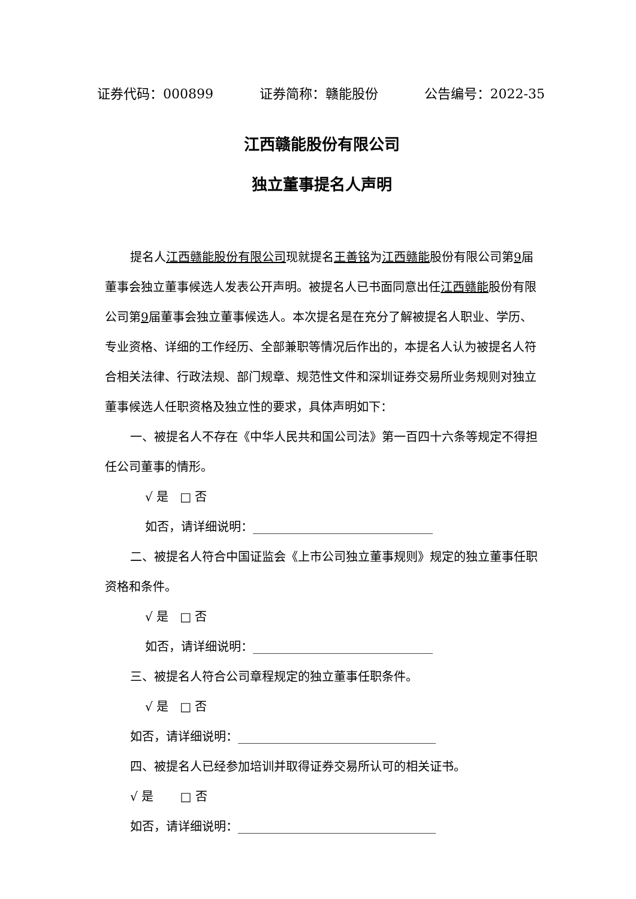证券代码：000899 证券简称：赣能股份 公告编号：2022-35
江西赣能股份有限公司
独立董事提名人声明
提名人江西赣能股份有限公司现就提名王善铭为江西赣能股份有限公司第9届董事会独立董事候选人发表公开声明。被提名人已书面同意出任江西赣能股份有限公司第9届董事会独立董事候选人。本次提名是在充分了解被提名人职业、学历、专业资格、详细的工作经历、全部兼职等情况后作出的，本提名人认为被提名人符合相关法律、行政法规、部门规章、规范性文件和深圳证券交易所业务规则对独立董事候选人任职资格及独立性的要求，具体声明如下：
一、被提名人不存在《中华人民共和国公司法》第一百四十六条等规定不得担任公司董事的情形。
√ 是 □ 否
如否，请详细说明：______________________________
二、被提名人符合中国证监会《上市公司独立董事规则》规定的独立董事任职资格和条件。
√ 是 □ 否
如否，请详细说明：______________________________
三、被提名人符合公司章程规定的独立董事任职条件。
√ 是 □ 否
如否，请详细说明：_________________________________
四、被提名人已经参加培训并取得证券交易所认可的相关证书。
√ 是 □ 否
如否，请详细说明：_________________________________